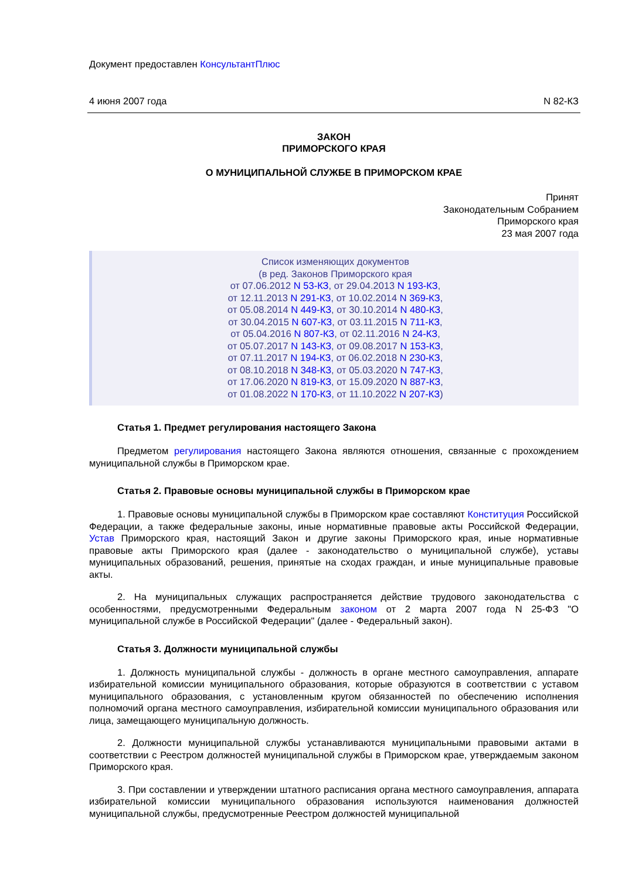Документ предоставлен КонсультантПлюс
4 июня 2007 года N 82-КЗ
ЗАКОН
ПРИМОРСКОГО КРАЯ
О МУНИЦИПАЛЬНОЙ СЛУЖБЕ В ПРИМОРСКОМ КРАЕ
Принят
Законодательным Собранием
Приморского края
23 мая 2007 года
Список изменяющих документов
(в ред. Законов Приморского края
от 07.06.2012 N 53-КЗ, от 29.04.2013 N 193-КЗ,
от 12.11.2013 N 291-КЗ, от 10.02.2014 N 369-КЗ,
от 05.08.2014 N 449-КЗ, от 30.10.2014 N 480-КЗ,
от 30.04.2015 N 607-КЗ, от 03.11.2015 N 711-КЗ,
от 05.04.2016 N 807-КЗ, от 02.11.2016 N 24-КЗ,
от 05.07.2017 N 143-КЗ, от 09.08.2017 N 153-КЗ,
от 07.11.2017 N 194-КЗ, от 06.02.2018 N 230-КЗ,
от 08.10.2018 N 348-КЗ, от 05.03.2020 N 747-КЗ,
от 17.06.2020 N 819-КЗ, от 15.09.2020 N 887-КЗ,
от 01.08.2022 N 170-КЗ, от 11.10.2022 N 207-КЗ)
Статья 1. Предмет регулирования настоящего Закона
Предметом регулирования настоящего Закона являются отношения, связанные с прохождением муниципальной службы в Приморском крае.
Статья 2. Правовые основы муниципальной службы в Приморском крае
1. Правовые основы муниципальной службы в Приморском крае составляют Конституция Российской Федерации, а также федеральные законы, иные нормативные правовые акты Российской Федерации, Устав Приморского края, настоящий Закон и другие законы Приморского края, иные нормативные правовые акты Приморского края (далее - законодательство о муниципальной службе), уставы муниципальных образований, решения, принятые на сходах граждан, и иные муниципальные правовые акты.
2. На муниципальных служащих распространяется действие трудового законодательства с особенностями, предусмотренными Федеральным законом от 2 марта 2007 года N 25-ФЗ "О муниципальной службе в Российской Федерации" (далее - Федеральный закон).
Статья 3. Должности муниципальной службы
1. Должность муниципальной службы - должность в органе местного самоуправления, аппарате избирательной комиссии муниципального образования, которые образуются в соответствии с уставом муниципального образования, с установленным кругом обязанностей по обеспечению исполнения полномочий органа местного самоуправления, избирательной комиссии муниципального образования или лица, замещающего муниципальную должность.
2. Должности муниципальной службы устанавливаются муниципальными правовыми актами в соответствии с Реестром должностей муниципальной службы в Приморском крае, утверждаемым законом Приморского края.
3. При составлении и утверждении штатного расписания органа местного самоуправления, аппарата избирательной комиссии муниципального образования используются наименования должностей муниципальной службы, предусмотренные Реестром должностей муниципальной